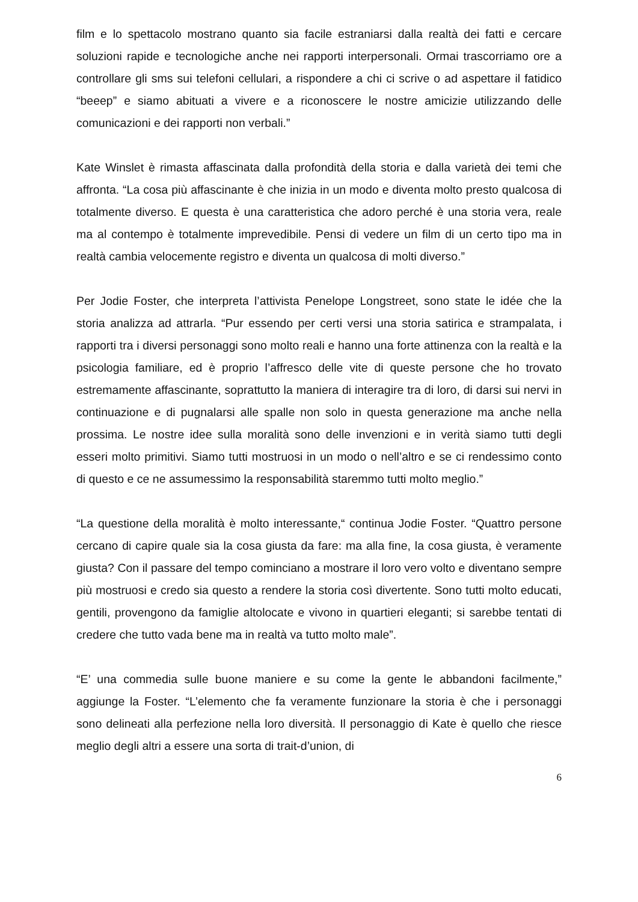film e lo spettacolo mostrano quanto sia facile estraniarsi dalla realtà dei fatti e cercare soluzioni rapide e tecnologiche anche nei rapporti interpersonali. Ormai trascorriamo ore a controllare gli sms sui telefoni cellulari, a rispondere a chi ci scrive o ad aspettare il fatidico “beeep” e siamo abituati a vivere e a riconoscere le nostre amicizie utilizzando delle comunicazioni e dei rapporti non verbali.”
Kate Winslet è rimasta affascinata dalla profondità della storia e dalla varietà dei temi che affronta. “La cosa più affascinante è che inizia in un modo e diventa molto presto qualcosa di totalmente diverso. E questa è una caratteristica che adoro perché è una storia vera, reale ma al contempo è totalmente imprevedibile. Pensi di vedere un film di un certo tipo ma in realtà cambia velocemente registro e diventa un qualcosa di molti diverso.”
Per Jodie Foster, che interpreta l’attivista Penelope Longstreet, sono state le idée che la storia analizza ad attrarla. “Pur essendo per certi versi una storia satirica e strampalata, i rapporti tra i diversi personaggi sono molto reali e hanno una forte attinenza con la realtà e la psicologia familiare, ed è proprio l’affresco delle vite di queste persone che ho trovato estremamente affascinante, soprattutto la maniera di interagire tra di loro, di darsi sui nervi in continuazione e di pugnalarsi alle spalle non solo in questa generazione ma anche nella prossima. Le nostre idee sulla moralità sono delle invenzioni e in verità siamo tutti degli esseri molto primitivi. Siamo tutti mostruosi in un modo o nell’altro e se ci rendessimo conto di questo e ce ne assumessimo la responsabilità staremmo tutti molto meglio.”
“La questione della moralità è molto interessante,“ continua Jodie Foster. “Quattro persone cercano di capire quale sia la cosa giusta da fare: ma alla fine, la cosa giusta, è veramente giusta? Con il passare del tempo cominciano a mostrare il loro vero volto e diventano sempre più mostruosi e credo sia questo a rendere la storia così divertente. Sono tutti molto educati, gentili, provengono da famiglie altolocate e vivono in quartieri eleganti; si sarebbe tentati di credere che tutto vada bene ma in realtà va tutto molto male”.
“E’ una commedia sulle buone maniere e su come la gente le abbandoni facilmente,” aggiunge la Foster. “L’elemento che fa veramente funzionare la storia è che i personaggi sono delineati alla perfezione nella loro diversità. Il personaggio di Kate è quello che riesce meglio degli altri a essere una sorta di trait-d’union, di
6